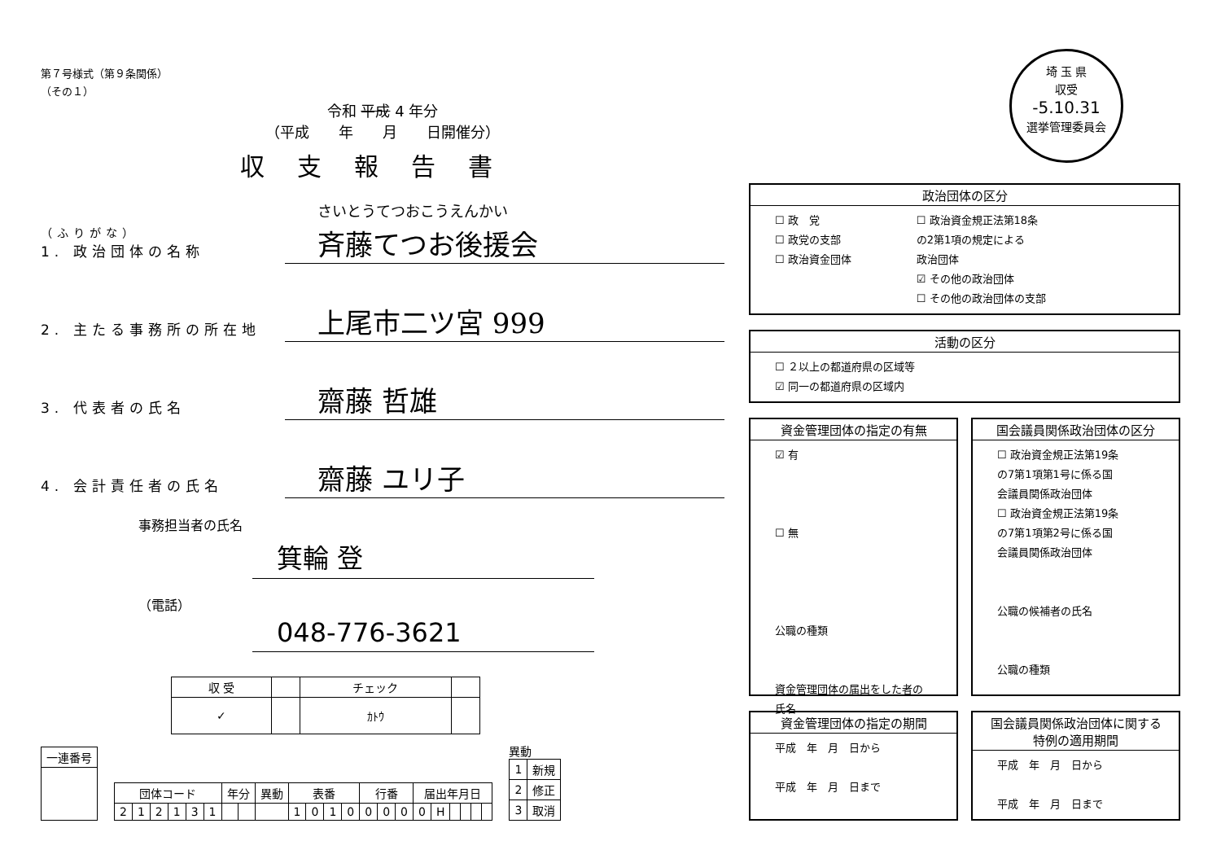埼 玉 県
収受
-5.10.31
選挙管理委員会
第７号様式（第９条関係）
（その１）
令和 平成 4 年分
（平成　　年　　月　　日開催分）
収支報告書
（ふりがな）
1. 政治団体の名称
さいとうてつおこうえんかい
斉藤てつお後援会
2. 主たる事務所の所在地
上尾市二ツ宮 999
3. 代表者の氏名
齋藤 哲雄
4. 会計責任者の氏名
齋藤 ユリ子
事務担当者の氏名
箕輪 登
（電話）
048-776-3621
| 収 受 | | チェック | |
| ✓ | | ｶﾄｳ | |
| 一連番号 |
| 団体コード | | | | | | 年分 | | 異動 | 表番 | | | | 行番 | | | 届出年月日 | | | | | |
| 2 | 1 | 2 | 1 | 3 | 1 | | | | 1 | 0 | 1 | 0 | 0 | 0 | 0 | 0 | H | | | | |
異動
| 1 | 新規 |
| 2 | 修正 |
| 3 | 取消 |
政治団体の区分
☐ 政　党
☐ 政党の支部
☐ 政治資金団体
☐ 政治資金規正法第18条
の2第1項の規定による
政治団体
☑ その他の政治団体
☐ その他の政治団体の支部
活動の区分
☐ ２以上の都道府県の区域等
☑ 同一の都道府県の区域内
資金管理団体の指定の有無
☑ 有
☐ 無
公職の種類
資金管理団体の届出をした者の氏名
国会議員関係政治団体の区分
☐ 政治資金規正法第19条
の7第1項第1号に係る国
会議員関係政治団体
☐ 政治資金規正法第19条
の7第1項第2号に係る国
会議員関係政治団体
公職の候補者の氏名
公職の種類
資金管理団体の指定の期間
平成　年　月　日から
平成　年　月　日まで
国会議員関係政治団体に関する
特例の適用期間
平成　年　月　日から
平成　年　月　日まで